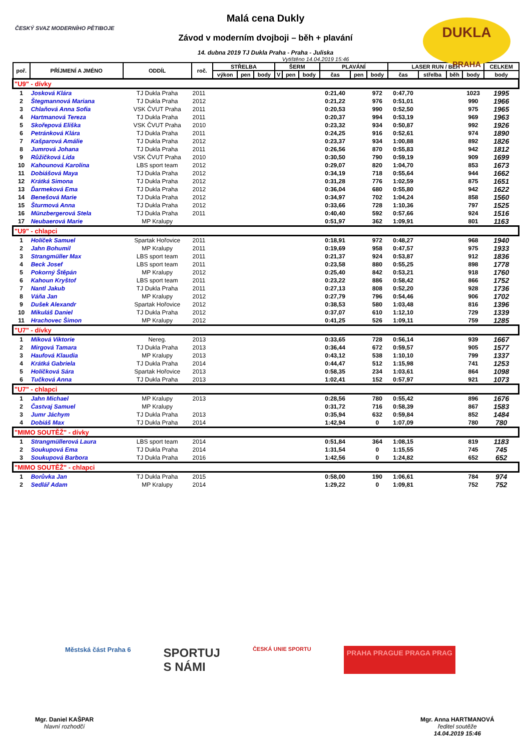ČESKÝ SVAZ MODERNÍHO PĚTIBOJE
DUKLA
PRAHA
Malá cena Dukly
Závod v moderním dvojboji – běh + plavání
14. dubna 2019 TJ Dukla Praha - Praha - Juliska
Vytištěno 14.04.2019 15:46
| poř. | PŘÍJMENÍ A JMÉNO | ODDÍL | roč. | STŘELBA | | | ŠERM | | | PLAVÁNÍ | | | LASER RUN / BĚH | | | | CELKEM |
| --- | --- | --- | --- | --- | --- | --- | --- | --- | --- | --- | --- | --- | --- | --- | --- | --- | --- |
| | | | | výkon | pen | body | V | pen | body | čas | pen | body | čas | střelba | běh | body | body |
| "U9" - dívky | | | | | | | | | | | | | | | | | |
| 1 | Josková Klára | TJ Dukla Praha | 2011 | | | | | | | 0:21,40 | | 972 | 0:47,70 | | | 1023 | 1995 |
| 2 | Štegmannová Mariana | TJ Dukla Praha | 2012 | | | | | | | 0:21,22 | | 976 | 0:51,01 | | | 990 | 1966 |
| 3 | Chlaňová Anna Sofia | VSK ČVUT Praha | 2011 | | | | | | | 0:20,53 | | 990 | 0:52,50 | | | 975 | 1965 |
| 4 | Hartmanová Tereza | TJ Dukla Praha | 2011 | | | | | | | 0:20,37 | | 994 | 0:53,19 | | | 969 | 1963 |
| 5 | Skořepová Eliška | VSK ČVUT Praha | 2010 | | | | | | | 0:23,32 | | 934 | 0:50,87 | | | 992 | 1926 |
| 6 | Petránková Klára | TJ Dukla Praha | 2011 | | | | | | | 0:24,25 | | 916 | 0:52,61 | | | 974 | 1890 |
| 7 | Kašparová Amálie | TJ Dukla Praha | 2012 | | | | | | | 0:23,37 | | 934 | 1:00,88 | | | 892 | 1826 |
| 8 | Jumrová Johana | TJ Dukla Praha | 2011 | | | | | | | 0:26,56 | | 870 | 0:55,83 | | | 942 | 1812 |
| 9 | Růžičková Lída | VSK ČVUT Praha | 2010 | | | | | | | 0:30,50 | | 790 | 0:59,19 | | | 909 | 1699 |
| 10 | Kahounová Karolína | LBS sport team | 2012 | | | | | | | 0:29,07 | | 820 | 1:04,70 | | | 853 | 1673 |
| 11 | Dobiášová Maya | TJ Dukla Praha | 2012 | | | | | | | 0:34,19 | | 718 | 0:55,64 | | | 944 | 1662 |
| 12 | Krátká Simona | TJ Dukla Praha | 2012 | | | | | | | 0:31,28 | | 776 | 1:02,59 | | | 875 | 1651 |
| 13 | Ďarmeková Ema | TJ Dukla Praha | 2012 | | | | | | | 0:36,04 | | 680 | 0:55,80 | | | 942 | 1622 |
| 14 | Benešová Marie | TJ Dukla Praha | 2012 | | | | | | | 0:34,97 | | 702 | 1:04,24 | | | 858 | 1560 |
| 15 | Šturmová Anna | TJ Dukla Praha | 2012 | | | | | | | 0:33,66 | | 728 | 1:10,36 | | | 797 | 1525 |
| 16 | Münzbergerová Stela | TJ Dukla Praha | 2011 | | | | | | | 0:40,40 | | 592 | 0:57,66 | | | 924 | 1516 |
| 17 | Neubaerová Marie | MP Kralupy | | | | | | | | 0:51,97 | | 362 | 1:09,91 | | | 801 | 1163 |
| "U9" - chlapci | | | | | | | | | | | | | | | | | |
| 1 | Holíček Samuel | Spartak Hořovice | 2011 | | | | | | | 0:18,91 | | 972 | 0:48,27 | | | 968 | 1940 |
| 2 | Jahn Bohumil | MP Kralupy | 2011 | | | | | | | 0:19,69 | | 958 | 0:47,57 | | | 975 | 1933 |
| 3 | Strangmüller Max | LBS sport team | 2011 | | | | | | | 0:21,37 | | 924 | 0:53,87 | | | 912 | 1836 |
| 4 | Beck Josef | LBS sport team | 2011 | | | | | | | 0:23,58 | | 880 | 0:55,25 | | | 898 | 1778 |
| 5 | Pokorný Štěpán | MP Kralupy | 2012 | | | | | | | 0:25,40 | | 842 | 0:53,21 | | | 918 | 1760 |
| 6 | Kahoun Kryštof | LBS sport team | 2011 | | | | | | | 0:23,22 | | 886 | 0:58,42 | | | 866 | 1752 |
| 7 | Nantl Jakub | TJ Dukla Praha | 2011 | | | | | | | 0:27,13 | | 808 | 0:52,20 | | | 928 | 1736 |
| 8 | Váňa Jan | MP Kralupy | 2012 | | | | | | | 0:27,79 | | 796 | 0:54,46 | | | 906 | 1702 |
| 9 | Dušek Alexandr | Spartak Hořovice | 2012 | | | | | | | 0:38,53 | | 580 | 1:03,48 | | | 816 | 1396 |
| 10 | Mikuláš Daniel | TJ Dukla Praha | 2012 | | | | | | | 0:37,07 | | 610 | 1:12,10 | | | 729 | 1339 |
| 11 | Hrachovec Šimon | MP Kralupy | 2012 | | | | | | | 0:41,25 | | 526 | 1:09,11 | | | 759 | 1285 |
| "U7" - dívky | | | | | | | | | | | | | | | | | |
| 1 | Míková Viktorie | Nereg. | 2013 | | | | | | | 0:33,65 | | 728 | 0:56,14 | | | 939 | 1667 |
| 2 | Mirgová Tamara | TJ Dukla Praha | 2013 | | | | | | | 0:36,44 | | 672 | 0:59,57 | | | 905 | 1577 |
| 3 | Haufová Klaudia | MP Kralupy | 2013 | | | | | | | 0:43,12 | | 538 | 1:10,10 | | | 799 | 1337 |
| 4 | Krátká Gabriela | TJ Dukla Praha | 2014 | | | | | | | 0:44,47 | | 512 | 1:15,98 | | | 741 | 1253 |
| 5 | Holíčková Sára | Spartak Hořovice | 2013 | | | | | | | 0:58,35 | | 234 | 1:03,61 | | | 864 | 1098 |
| 6 | Tučková Anna | TJ Dukla Praha | 2013 | | | | | | | 1:02,41 | | 152 | 0:57,97 | | | 921 | 1073 |
| "U7" - chlapci | | | | | | | | | | | | | | | | | |
| 1 | Jahn Michael | MP Kralupy | 2013 | | | | | | | 0:28,56 | | 780 | 0:55,42 | | | 896 | 1676 |
| 2 | Častvaj Samuel | MP Kralupy | | | | | | | | 0:31,72 | | 716 | 0:58,39 | | | 867 | 1583 |
| 3 | Jumr Jáchym | TJ Dukla Praha | 2013 | | | | | | | 0:35,94 | | 632 | 0:59,84 | | | 852 | 1484 |
| 4 | Dobiáš Max | TJ Dukla Praha | 2014 | | | | | | | 1:42,94 | | 0 | 1:07,09 | | | 780 | 780 |
| "MIMO SOUTĚŽ" - dívky | | | | | | | | | | | | | | | | | |
| 1 | Strangmüllerová Laura | LBS sport team | 2014 | | | | | | | 0:51,84 | | 364 | 1:08,15 | | | 819 | 1183 |
| 2 | Soukupová Ema | TJ Dukla Praha | 2014 | | | | | | | 1:31,54 | | 0 | 1:15,55 | | | 745 | 745 |
| 3 | Soukupová Barbora | TJ Dukla Praha | 2016 | | | | | | | 1:42,56 | | 0 | 1:24,82 | | | 652 | 652 |
| "MIMO SOUTĚŽ" - chlapci | | | | | | | | | | | | | | | | | |
| 1 | Borůvka Jan | TJ Dukla Praha | 2015 | | | | | | | 0:58,00 | | 190 | 1:06,61 | | | 784 | 974 |
| 2 | Sedlář Adam | MP Kralupy | 2014 | | | | | | | 1:29,22 | | 0 | 1:09,81 | | | 752 | 752 |
Městská část Praha 6
SPORTUJ
S NÁMI
ČESKÁ UNIE SPORTU
PRAHA PRAGUE PRAGA PRAG
Mgr. Daniel KAŠPAR
hlavní rozhodčí
Mgr. Anna HARTMANOVÁ
ředitel soutěže
14.04.2019 15:46